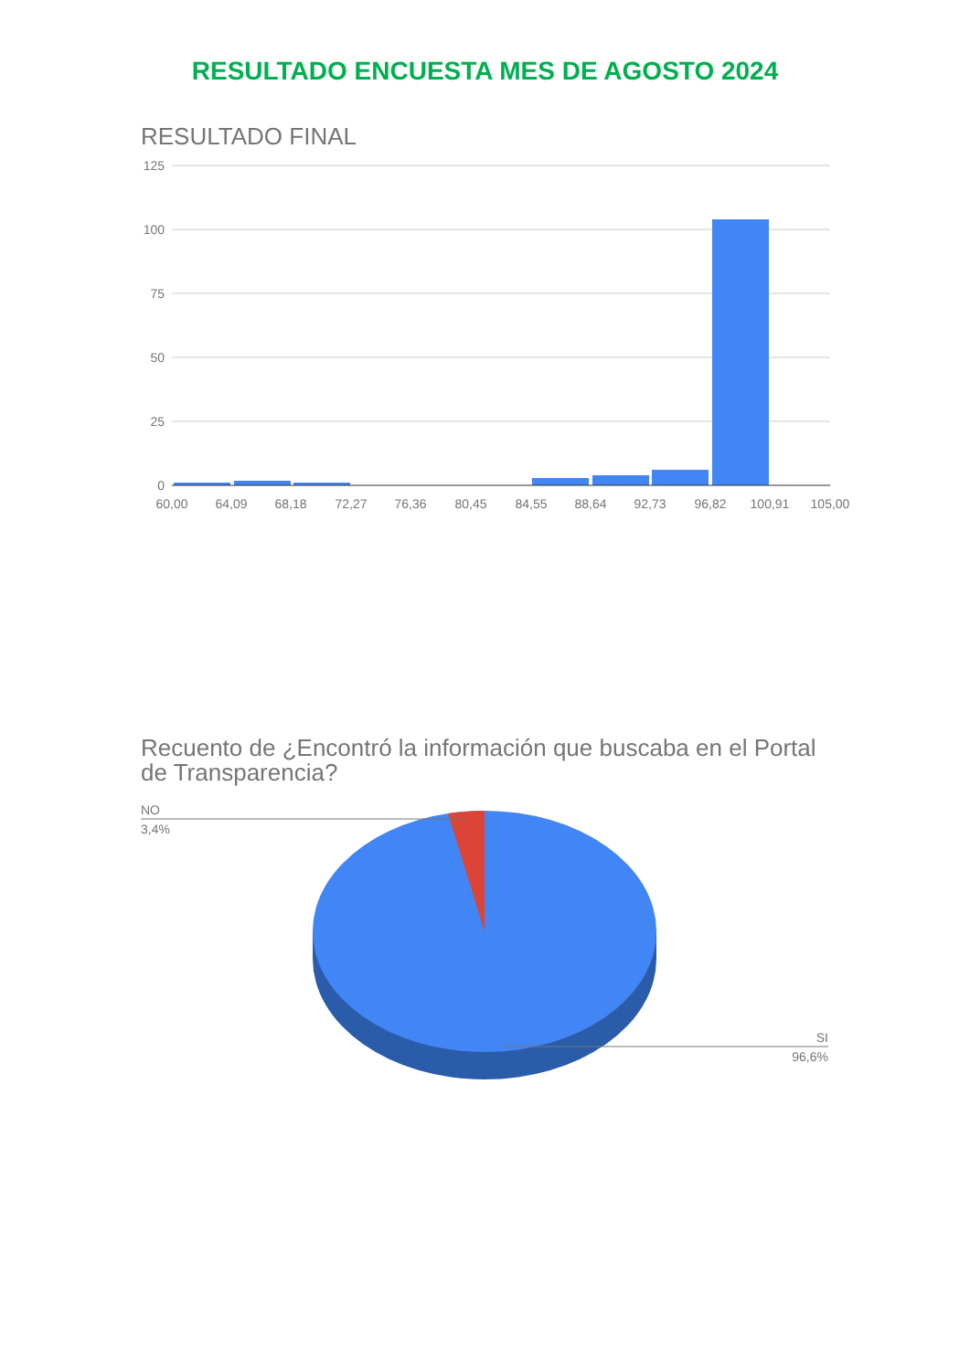RESULTADO ENCUESTA MES DE AGOSTO 2024
RESULTADO FINAL
125
100
75
50
25
0
60,00
64,09
68,18
72,27
76,36
80,45
84,55
88,64
92,73
96,82
100,91
105,00
Recuento de ¿Encontró la información que buscaba en el Portal de Transparencia?
NO
3,4%
SI
96,6%